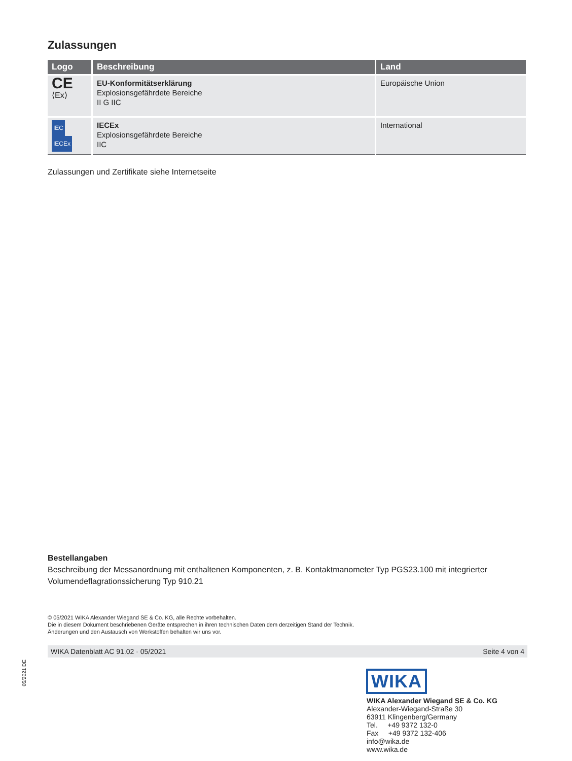Zulassungen
| Logo | Beschreibung | Land |
| --- | --- | --- |
| CE ⟨Ex⟩ | EU-Konformitätserklärung Explosionsgefährdete Bereiche II G IIC | Europäische Union |
| IEC IECEx | IECEx Explosionsgefährdete Bereiche IIC | International |
Zulassungen und Zertifikate siehe Internetseite
Bestellangaben
Beschreibung der Messanordnung mit enthaltenen Komponenten, z. B. Kontaktmanometer Typ PGS23.100 mit integrierter Volumendeflagrationssicherung Typ 910.21
© 05/2021 WIKA Alexander Wiegand SE & Co. KG, alle Rechte vorbehalten.
Die in diesem Dokument beschriebenen Geräte entsprechen in ihren technischen Daten dem derzeitigen Stand der Technik.
Änderungen und den Austausch von Werkstoffen behalten wir uns vor.
WIKA Datenblatt AC 91.02 · 05/2021 Seite 4 von 4
05/2021 DE
WIKA
WIKA Alexander Wiegand SE & Co. KG
Alexander-Wiegand-Straße 30
63911 Klingenberg/Germany
Tel. +49 9372 132-0
Fax +49 9372 132-406
info@wika.de
www.wika.de